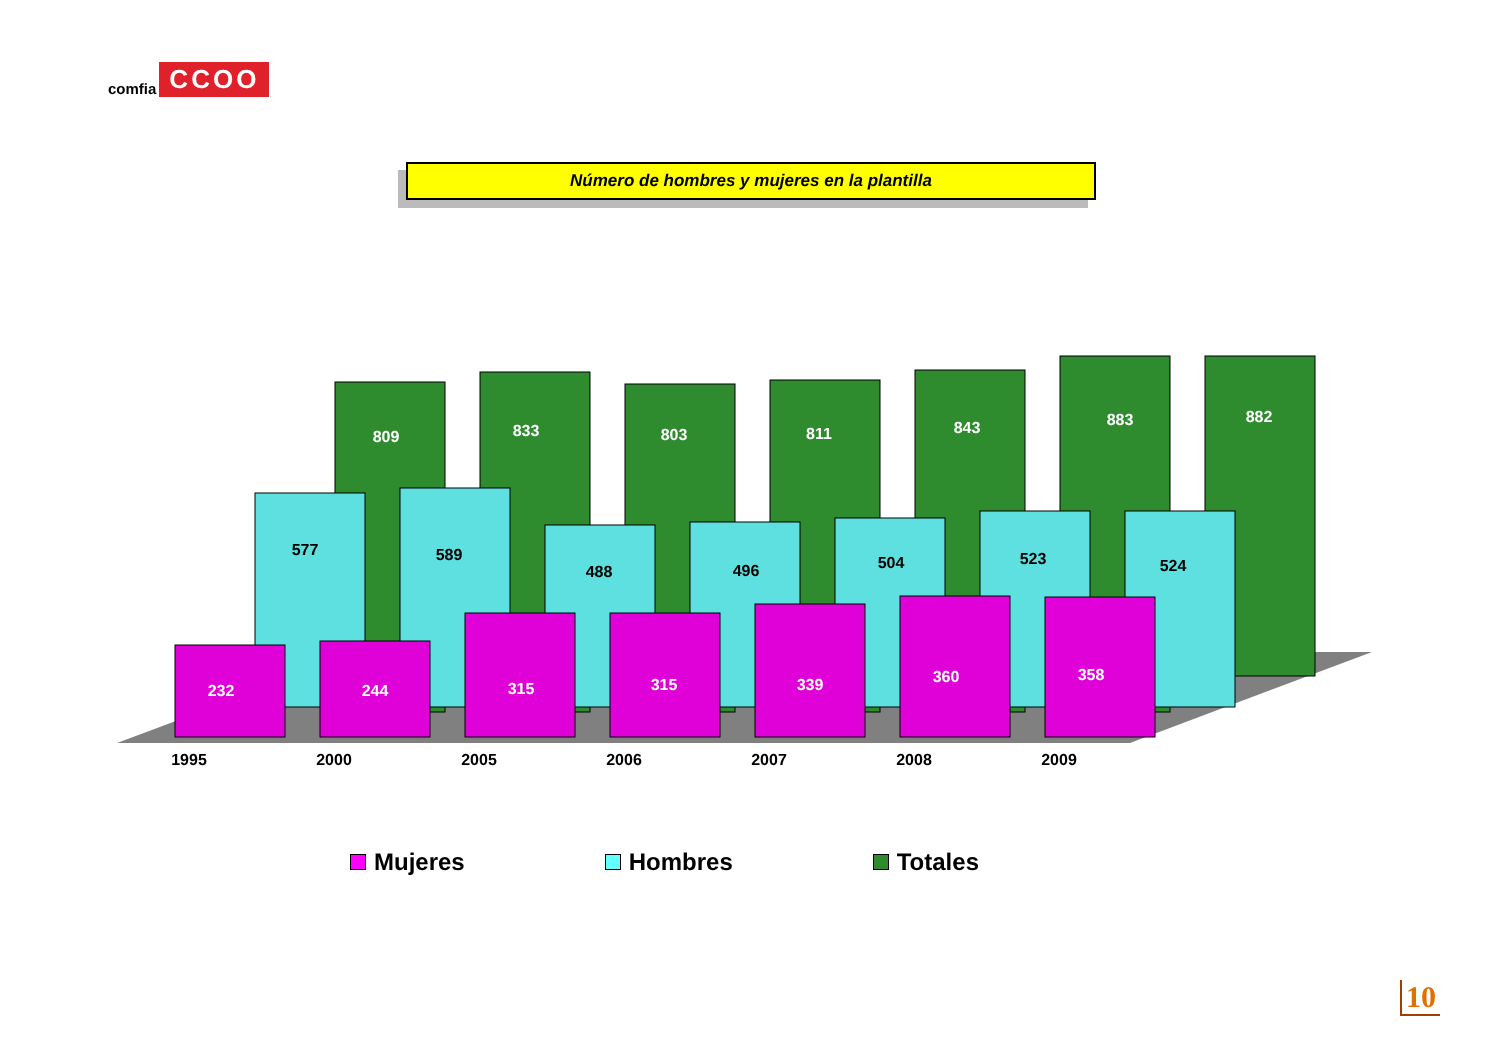comfia CCOO
Número de hombres y mujeres en la plantilla
809
833
803
811
843
883
882
577
589
488
496
504
523
524
232
244
315
315
339
360
358
1995
2000
2005
2006
2007
2008
2009
Mujeres Hombres Totales
10